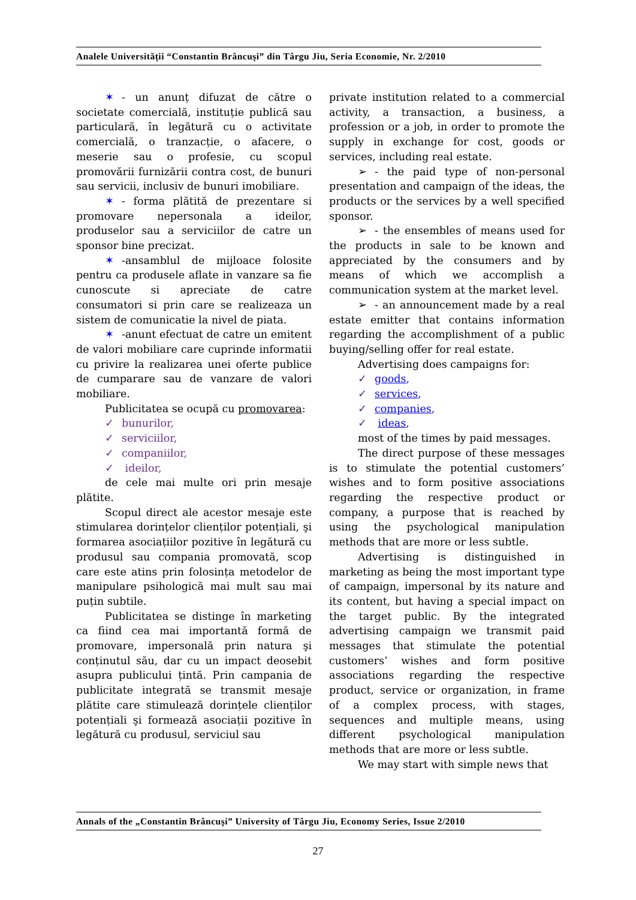Analele Universității “Constantin Brâncuşi” din Târgu Jiu, Seria Economie, Nr. 2/2010
✶ - un anunț difuzat de către o societate comercială, instituție publică sau particulară, în legătură cu o activitate comercială, o tranzacție, o afacere, o meserie sau o profesie, cu scopul promovării furnizării contra cost, de bunuri sau servicii, inclusiv de bunuri imobiliare.
✶ - forma plătită de prezentare si promovare nepersonala a ideilor, produselor sau a serviciilor de catre un sponsor bine precizat.
✶ -ansamblul de mijloace folosite pentru ca produsele aflate in vanzare sa fie cunoscute si apreciate de catre consumatori si prin care se realizeaza un sistem de comunicatie la nivel de piata.
✶ -anunt efectuat de catre un emitent de valori mobiliare care cuprinde informatii cu privire la realizarea unei oferte publice de cumparare sau de vanzare de valori mobiliare.
Publicitatea se ocupă cu promovarea:
✓ bunurilor,
✓ serviciilor,
✓ companiilor,
✓ ideilor,
de cele mai multe ori prin mesaje plătite.
Scopul direct ale acestor mesaje este stimularea dorințelor clienților potențiali, şi formarea asociațiilor pozitive în legătură cu produsul sau compania promovată, scop care este atins prin folosința metodelor de manipulare psihologică mai mult sau mai puțin subtile.
Publicitatea se distinge în marketing ca fiind cea mai importantă formă de promovare, impersonală prin natura şi conținutul său, dar cu un impact deosebit asupra publicului țintă. Prin campania de publicitate integrată se transmit mesaje plătite care stimulează dorințele clienților potențiali şi formează asociații pozitive în legătură cu produsul, serviciul sau
private institution related to a commercial activity, a transaction, a business, a profession or a job, in order to promote the supply in exchange for cost, goods or services, including real estate.
➢ - the paid type of non-personal presentation and campaign of the ideas, the products or the services by a well specified sponsor.
➢ - the ensembles of means used for the products in sale to be known and appreciated by the consumers and by means of which we accomplish a communication system at the market level.
➢ - an announcement made by a real estate emitter that contains information regarding the accomplishment of a public buying/selling offer for real estate.
Advertising does campaigns for:
✓ goods,
✓ services,
✓ companies,
✓ ideas,
most of the times by paid messages.
The direct purpose of these messages is to stimulate the potential customers’ wishes and to form positive associations regarding the respective product or company, a purpose that is reached by using the psychological manipulation methods that are more or less subtle.
Advertising is distinguished in marketing as being the most important type of campaign, impersonal by its nature and its content, but having a special impact on the target public. By the integrated advertising campaign we transmit paid messages that stimulate the potential customers’ wishes and form positive associations regarding the respective product, service or organization, in frame of a complex process, with stages, sequences and multiple means, using different psychological manipulation methods that are more or less subtle.
We may start with simple news that
Annals of the „Constantin Brâncuşi” University of Târgu Jiu, Economy Series, Issue 2/2010
27